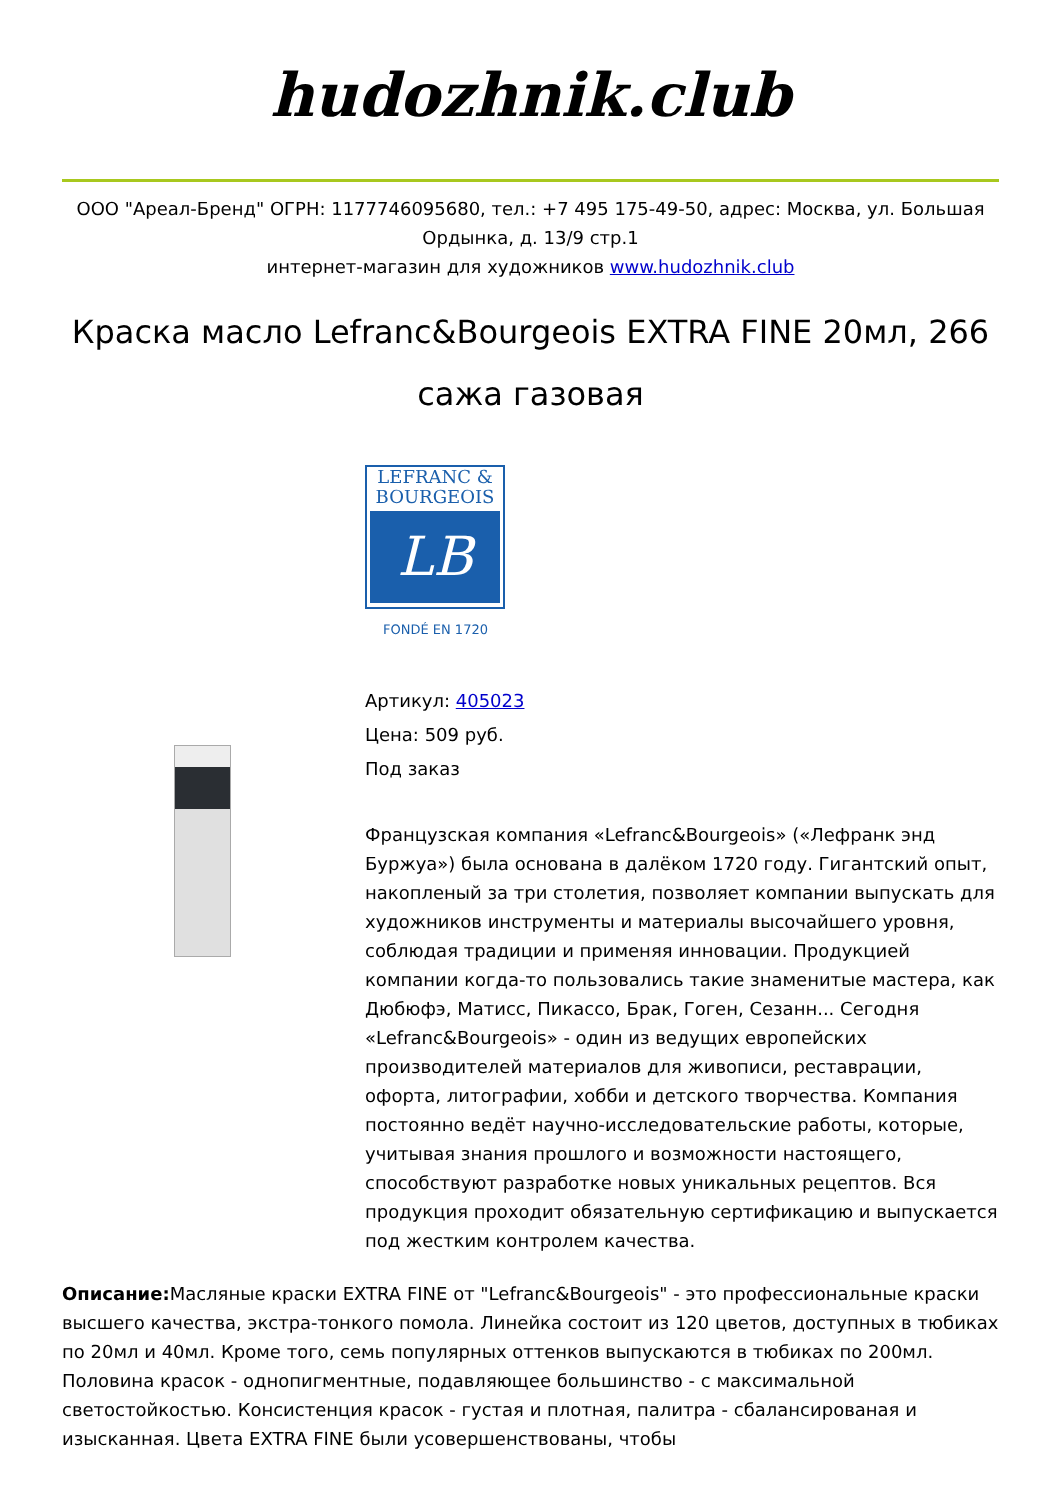hudozhnik.club
ООО "Ареал-Бренд" ОГРН: 1177746095680, тел.: +7 495 175-49-50, адрес: Москва, ул. Большая Ордынка, д. 13/9 стр.1
интернет-магазин для художников www.hudozhnik.club
Краска масло Lefranc&Bourgeois EXTRA FINE 20мл, 266 сажа газовая
LEFRANC &
BOURGEOIS
LB
FONDÉ EN 1720
Артикул: 405023
Цена: 509 руб.
Под заказ
Французская компания «Lefranc&Bourgeois» («Лефранк энд Буржуа») была основана в далёком 1720 году. Гигантский опыт, накопленый за три столетия, позволяет компании выпускать для художников инструменты и материалы высочайшего уровня, соблюдая традиции и применяя инновации. Продукцией компании когда-то пользовались такие знаменитые мастера, как Дюбюфэ, Матисс, Пикассо, Брак, Гоген, Сезанн... Сегодня «Lefranc&Bourgeois» - один из ведущих европейских производителей материалов для живописи, реставрации, офорта, литографии, хобби и детского творчества. Компания постоянно ведёт научно-исследовательские работы, которые, учитывая знания прошлого и возможности настоящего, способствуют разработке новых уникальных рецептов. Вся продукция проходит обязательную сертификацию и выпускается под жестким контролем качества.
Описание: Масляные краски EXTRA FINE от "Lefranc&Bourgeois" - это профессиональные краски высшего качества, экстра-тонкого помола. Линейка состоит из 120 цветов, доступных в тюбиках по 20мл и 40мл. Кроме того, семь популярных оттенков выпускаются в тюбиках по 200мл. Половина красок - однопигментные, подавляющее большинство - с максимальной светостойкостью. Консистенция красок - густая и плотная, палитра - сбалансированая и изысканная. Цвета EXTRA FINE были усовершенствованы, чтобы